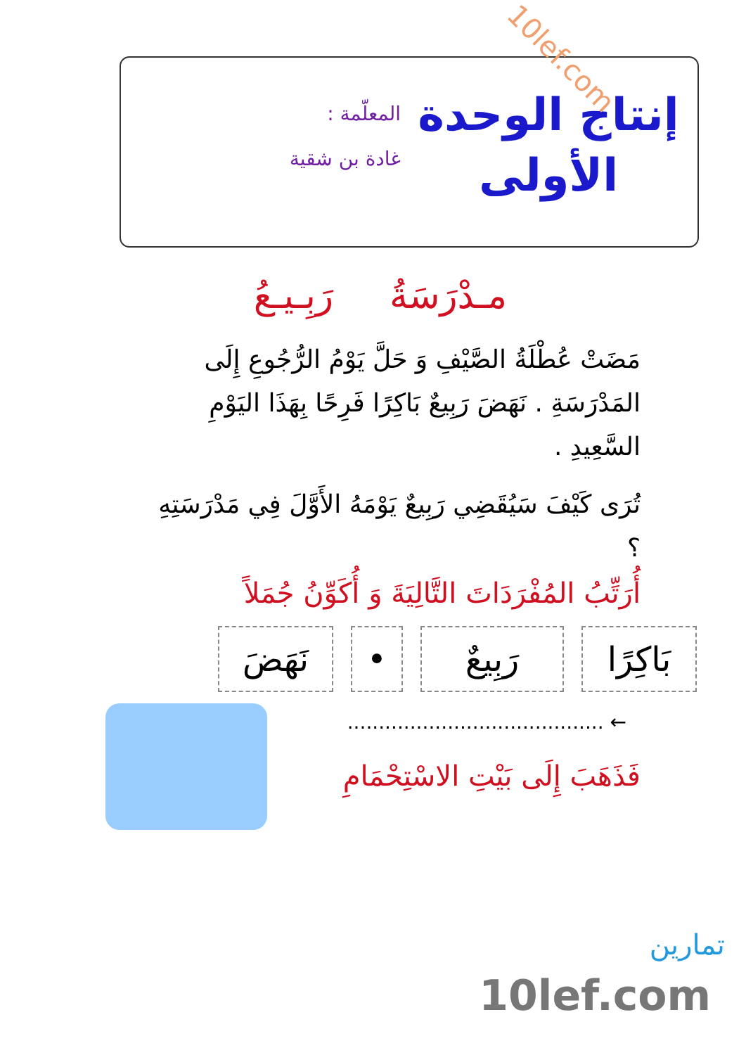إنتاج الوحدة
الأولى
المعلّمة :
غادة بن شقية
10lef.com
مـدْرَسَةُ رَبِـيـعُ
مَضَتْ عُطْلَةُ الصَّيْفِ وَ حَلَّ يَوْمُ الرُّجُوعِ إِلَى المَدْرَسَةِ . نَهَضَ رَبِيعٌ بَاكِرًا فَرِحًا بِهَذَا اليَوْمِ السَّعِيدِ .
تُرَى كَيْفَ سَيُقَضِي رَبِيعٌ يَوْمَهُ الأَوَّلَ فِي مَدْرَسَتِهِ ؟
أُرَتِّبُ المُفْرَدَاتَ التَّالِيَةَ وَ أُكَوِّنُ جُمَلاً
بَاكِرًا
رَبِيعٌ
• نَهَضَ
← .........................................
فَذَهَبَ إِلَى بَيْتِ الاسْتِحْمَامِ
تمارين
10lef.com